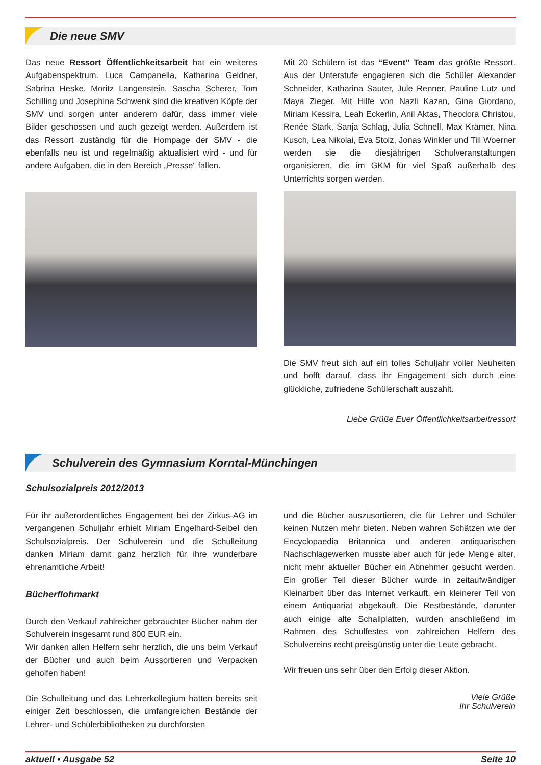Die neue SMV
Das neue Ressort Öffentlichkeitsarbeit hat ein weiteres Aufgabenspektrum. Luca Campanella, Katharina Geldner, Sabrina Heske, Moritz Langenstein, Sascha Scherer, Tom Schilling und Josephina Schwenk sind die kreativen Köpfe der SMV und sorgen unter anderem dafür, dass immer viele Bilder geschossen und auch gezeigt werden. Außerdem ist das Ressort zuständig für die Hompage der SMV - die ebenfalls neu ist und regelmäßig aktualisiert wird - und für andere Aufgaben, die in den Bereich „Presse“ fallen.
Mit 20 Schülern ist das “Event” Team das größte Ressort. Aus der Unterstufe engagieren sich die Schüler Alexander Schneider, Katharina Sauter, Jule Renner, Pauline Lutz und Maya Zieger. Mit Hilfe von Nazli Kazan, Gina Giordano, Miriam Kessira, Leah Eckerlin, Anil Aktas, Theodora Christou, Renée Stark, Sanja Schlag, Julia Schnell, Max Krämer, Nina Kusch, Lea Nikolai, Eva Stolz, Jonas Winkler und Till Woerner werden sie die diesjährigen Schulveranstaltungen organisieren, die im GKM für viel Spaß außerhalb des Unterrichts sorgen werden.
Die SMV freut sich auf ein tolles Schuljahr voller Neuheiten und hofft darauf, dass ihr Engagement sich durch eine glückliche, zufriedene Schülerschaft auszahlt.
Liebe Grüße Euer Öffentlichkeitsarbeitressort
Schulverein des Gymnasium Korntal-Münchingen
Schulsozialpreis 2012/2013
Für ihr außerordentliches Engagement bei der Zirkus-AG im vergangenen Schuljahr erhielt Miriam Engelhard-Seibel den Schulsozialpreis. Der Schulverein und die Schulleitung danken Miriam damit ganz herzlich für ihre wunderbare ehrenamtliche Arbeit!
Bücherflohmarkt
Durch den Verkauf zahlreicher gebrauchter Bücher nahm der Schulverein insgesamt rund 800 EUR ein.
Wir danken allen Helfern sehr herzlich, die uns beim Verkauf der Bücher und auch beim Aussortieren und Verpacken geholfen haben!
Die Schulleitung und das Lehrerkollegium hatten bereits seit einiger Zeit beschlossen, die umfangreichen Bestände der Lehrer- und Schülerbibliotheken zu durchforsten
und die Bücher auszusortieren, die für Lehrer und Schüler keinen Nutzen mehr bieten. Neben wahren Schätzen wie der Encyclopaedia Britannica und anderen antiquarischen Nachschlagewerken musste aber auch für jede Menge alter, nicht mehr aktueller Bücher ein Abnehmer gesucht werden. Ein großer Teil dieser Bücher wurde in zeitaufwändiger Kleinarbeit über das Internet verkauft, ein kleinerer Teil von einem Antiquariat abgekauft. Die Restbestände, darunter auch einige alte Schallplatten, wurden anschließend im Rahmen des Schulfestes von zahlreichen Helfern des Schulvereins recht preisgünstig unter die Leute gebracht.
Wir freuen uns sehr über den Erfolg dieser Aktion.
Viele Grüße
Ihr Schulverein
aktuell • Ausgabe 52 Seite 10